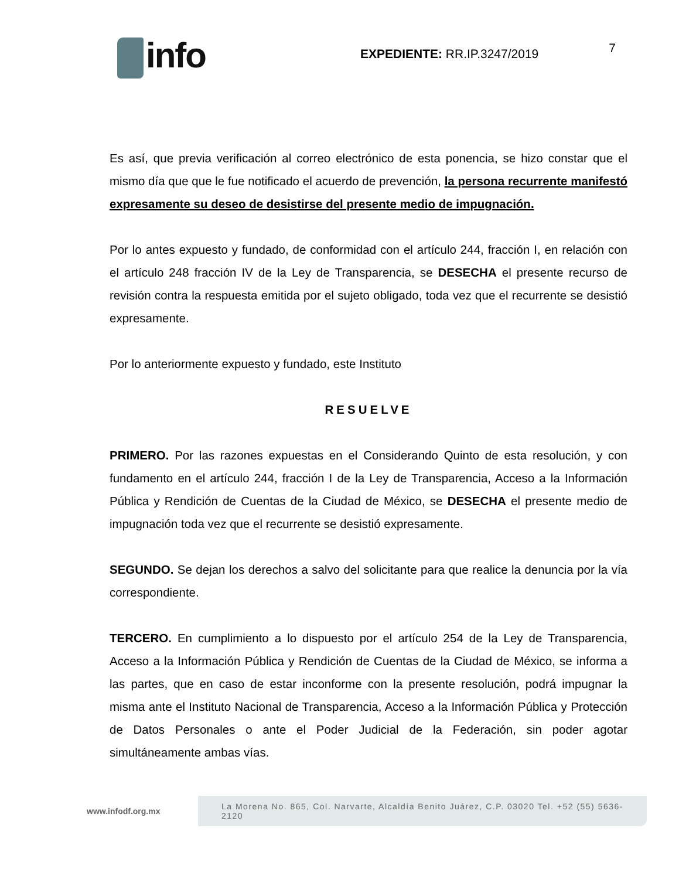info
EXPEDIENTE: RR.IP.3247/2019
7
Es así, que previa verificación al correo electrónico de esta ponencia, se hizo constar que el mismo día que que le fue notificado el acuerdo de prevención, la persona recurrente manifestó expresamente su deseo de desistirse del presente medio de impugnación.
Por lo antes expuesto y fundado, de conformidad con el artículo 244, fracción I, en relación con el artículo 248 fracción IV de la Ley de Transparencia, se DESECHA el presente recurso de revisión contra la respuesta emitida por el sujeto obligado, toda vez que el recurrente se desistió expresamente.
Por lo anteriormente expuesto y fundado, este Instituto
RESUELVE
PRIMERO. Por las razones expuestas en el Considerando Quinto de esta resolución, y con fundamento en el artículo 244, fracción I de la Ley de Transparencia, Acceso a la Información Pública y Rendición de Cuentas de la Ciudad de México, se DESECHA el presente medio de impugnación toda vez que el recurrente se desistió expresamente.
SEGUNDO. Se dejan los derechos a salvo del solicitante para que realice la denuncia por la vía correspondiente.
TERCERO. En cumplimiento a lo dispuesto por el artículo 254 de la Ley de Transparencia, Acceso a la Información Pública y Rendición de Cuentas de la Ciudad de México, se informa a las partes, que en caso de estar inconforme con la presente resolución, podrá impugnar la misma ante el Instituto Nacional de Transparencia, Acceso a la Información Pública y Protección de Datos Personales o ante el Poder Judicial de la Federación, sin poder agotar simultáneamente ambas vías.
www.infodf.org.mx
La Morena No. 865, Col. Narvarte, Alcaldía Benito Juárez, C.P. 03020 Tel. +52 (55) 5636-2120